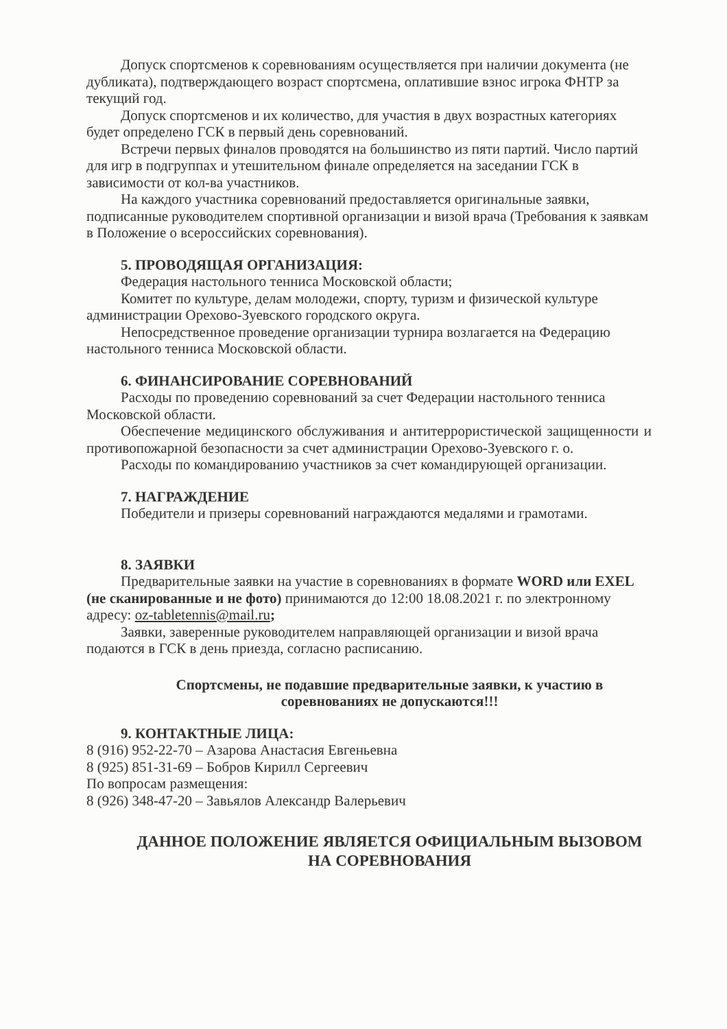Допуск спортсменов к соревнованиям осуществляется при наличии документа (не дубликата), подтверждающего возраст спортсмена, оплатившие взнос игрока ФНТР за текущий год.
Допуск спортсменов и их количество, для участия в двух возрастных категориях будет определено ГСК в первый день соревнований.
Встречи первых финалов проводятся на большинство из пяти партий. Число партий для игр в подгруппах и утешительном финале определяется на заседании ГСК в зависимости от кол-ва участников.
На каждого участника соревнований предоставляется оригинальные заявки, подписанные руководителем спортивной организации и визой врача (Требования к заявкам в Положение о всероссийских соревнования).
5. ПРОВОДЯЩАЯ ОРГАНИЗАЦИЯ:
Федерация настольного тенниса Московской области;
Комитет по культуре, делам молодежи, спорту, туризм и физической культуре администрации Орехово-Зуевского городского округа.
Непосредственное проведение организации турнира возлагается на Федерацию настольного тенниса Московской области.
6. ФИНАНСИРОВАНИЕ СОРЕВНОВАНИЙ
Расходы по проведению соревнований за счет Федерации настольного тенниса Московской области.
Обеспечение медицинского обслуживания и антитеррористической защищенности и противопожарной безопасности за счет администрации Орехово-Зуевского г. о.
Расходы по командированию участников за счет командирующей организации.
7. НАГРАЖДЕНИЕ
Победители и призеры соревнований награждаются медалями и грамотами.
8. ЗАЯВКИ
Предварительные заявки на участие в соревнованиях в формате WORD или EXEL (не сканированные и не фото) принимаются до 12:00 18.08.2021 г. по электронному адресу: oz-tabletennis@mail.ru;
Заявки, заверенные руководителем направляющей организации и визой врача подаются в ГСК в день приезда, согласно расписанию.
Спортсмены, не подавшие предварительные заявки, к участию в соревнованиях не допускаются!!!
9. КОНТАКТНЫЕ ЛИЦА:
8 (916) 952-22-70 – Азарова Анастасия Евгеньевна
8 (925) 851-31-69 – Бобров Кирилл Сергеевич
По вопросам размещения:
8 (926) 348-47-20 – Завьялов Александр Валерьевич
ДАННОЕ ПОЛОЖЕНИЕ ЯВЛЯЕТСЯ ОФИЦИАЛЬНЫМ ВЫЗОВОМ НА СОРЕВНОВАНИЯ